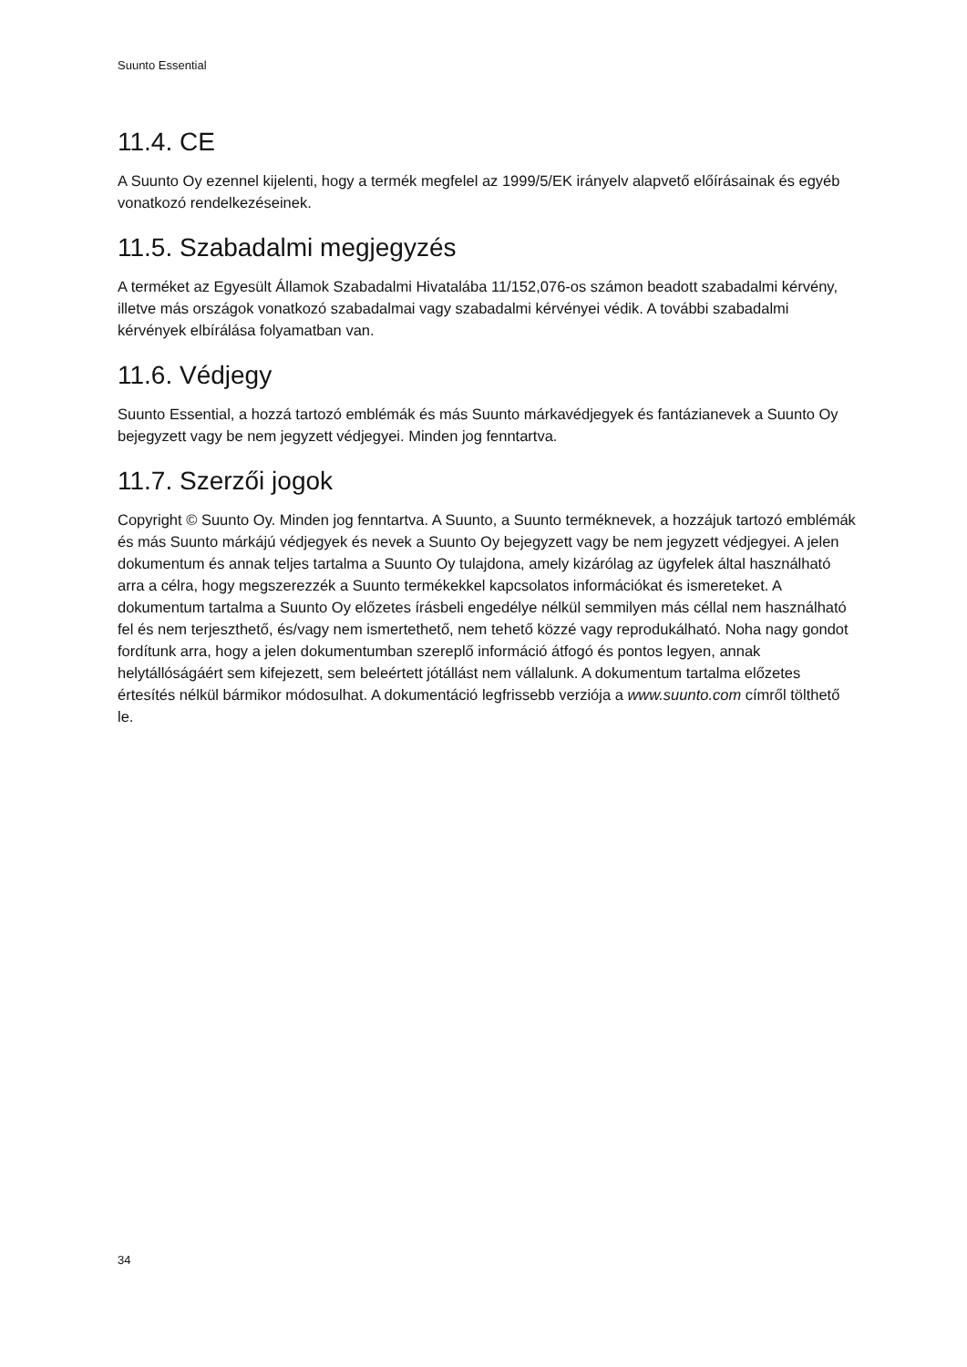Suunto Essential
11.4. CE
A Suunto Oy ezennel kijelenti, hogy a termék megfelel az 1999/5/EK irányelv alapvető előírásainak és egyéb vonatkozó rendelkezéseinek.
11.5. Szabadalmi megjegyzés
A terméket az Egyesült Államok Szabadalmi Hivatalába 11/152,076-os számon beadott szabadalmi kérvény, illetve más országok vonatkozó szabadalmai vagy szabadalmi kérvényei védik. A további szabadalmi kérvények elbírálása folyamatban van.
11.6. Védjegy
Suunto Essential, a hozzá tartozó emblémák és más Suunto márkavédjegyek és fantázianevek a Suunto Oy bejegyzett vagy be nem jegyzett védjegyei. Minden jog fenntartva.
11.7. Szerzői jogok
Copyright © Suunto Oy. Minden jog fenntartva. A Suunto, a Suunto terméknevek, a hozzájuk tartozó emblémák és más Suunto márkájú védjegyek és nevek a Suunto Oy bejegyzett vagy be nem jegyzett védjegyei. A jelen dokumentum és annak teljes tartalma a Suunto Oy tulajdona, amely kizárólag az ügyfelek által használható arra a célra, hogy megszerezzék a Suunto termékekkel kapcsolatos információkat és ismereteket. A dokumentum tartalma a Suunto Oy előzetes írásbeli engedélye nélkül semmilyen más céllal nem használható fel és nem terjeszthető, és/vagy nem ismertethető, nem tehető közzé vagy reprodukálható. Noha nagy gondot fordítunk arra, hogy a jelen dokumentumban szereplő információ átfogó és pontos legyen, annak helytállóságáért sem kifejezett, sem beleértett jótállást nem vállalunk. A dokumentum tartalma előzetes értesítés nélkül bármikor módosulhat. A dokumentáció legfrissebb verziója a www.suunto.com címről tölthető le.
34